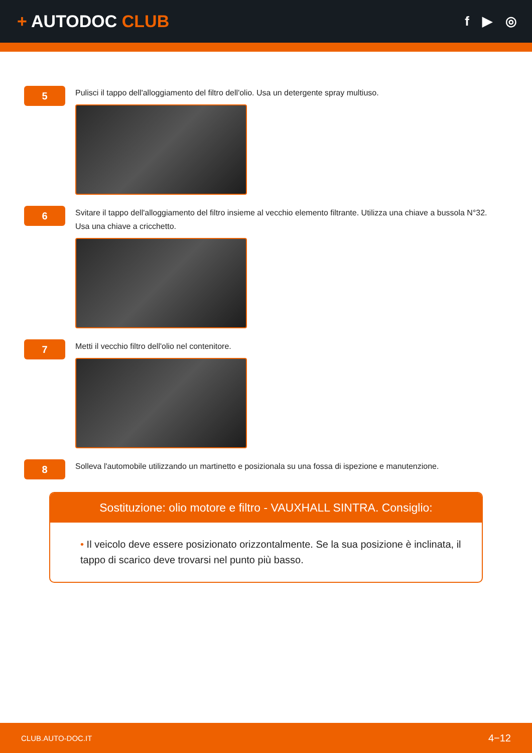+ AUTODOC CLUB
f ▶ ◎
5
Pulisci il tappo dell'alloggiamento del filtro dell'olio. Usa un detergente spray multiuso.
6
Svitare il tappo dell'alloggiamento del filtro insieme al vecchio elemento filtrante. Utilizza una chiave a bussola N°32. Usa una chiave a cricchetto.
7
Metti il vecchio filtro dell'olio nel contenitore.
8
Solleva l'automobile utilizzando un martinetto e posizionala su una fossa di ispezione e manutenzione.
Sostituzione: olio motore e filtro - VAUXHALL SINTRA. Consiglio:
• Il veicolo deve essere posizionato orizzontalmente. Se la sua posizione è inclinata, il tappo di scarico deve trovarsi nel punto più basso.
CLUB.AUTO-DOC.IT 4−12